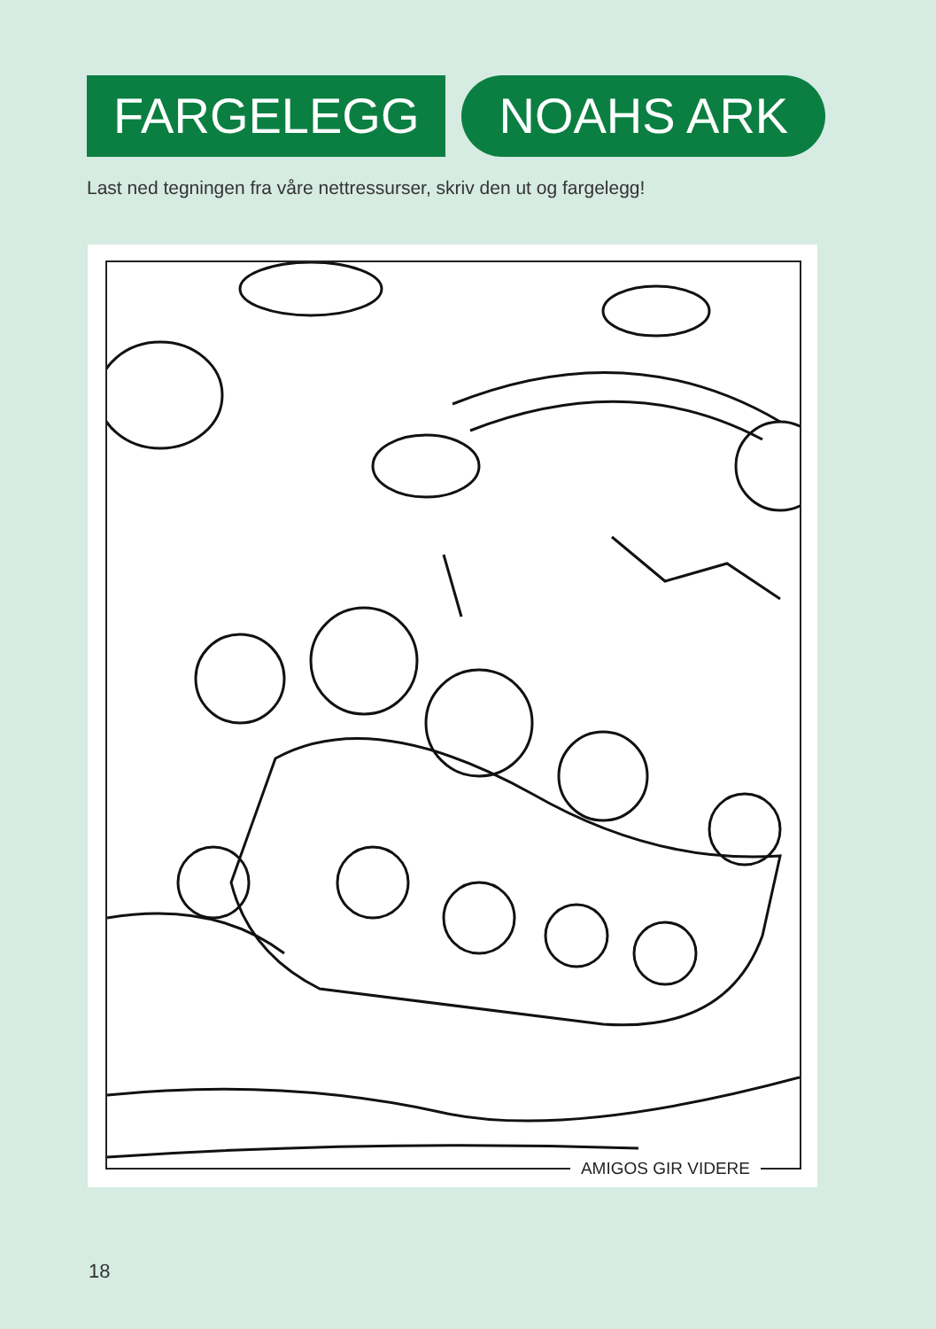FARGELEGG NOAHS ARK
Last ned tegningen fra våre nettressurser, skriv den ut og fargelegg!
AMIGOS GIR VIDERE
18